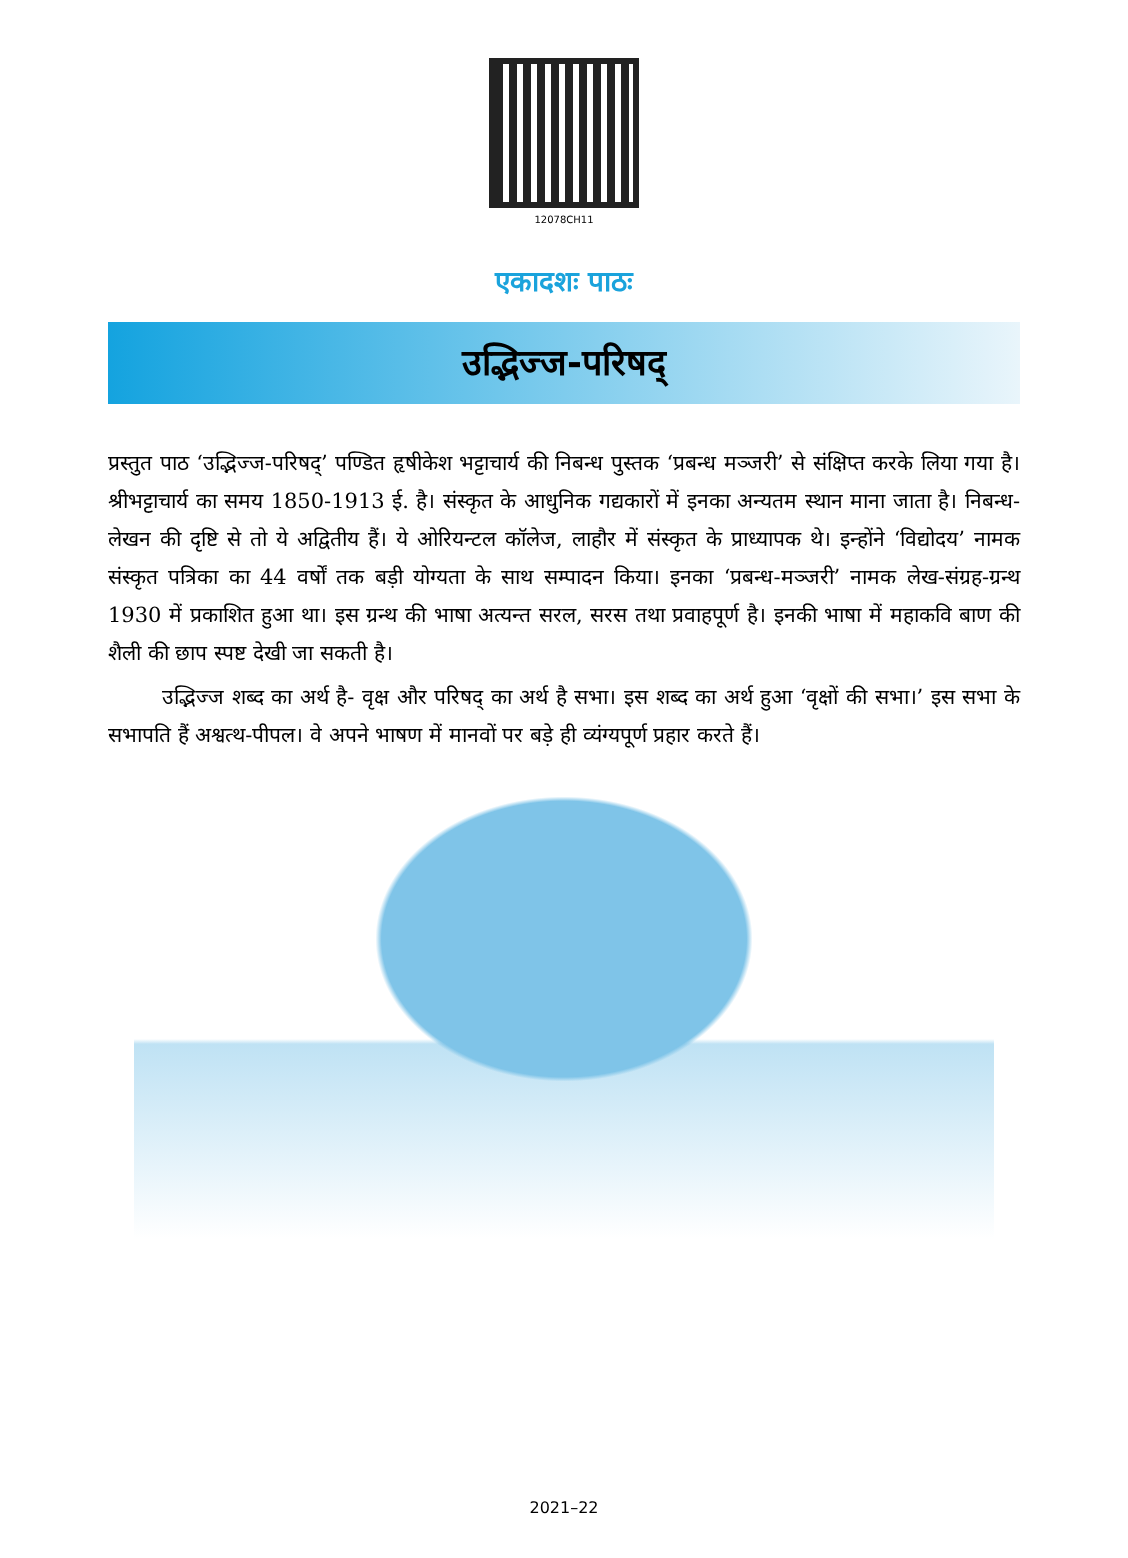12078CH11
एकादशः पाठः
उद्भिज्ज-परिषद्
प्रस्तुत पाठ ‘उद्भिज्ज-परिषद्’ पण्डित हृषीकेश भट्टाचार्य की निबन्ध पुस्तक ‘प्रबन्ध मञ्जरी’ से संक्षिप्त करके लिया गया है। श्रीभट्टाचार्य का समय 1850-1913 ई. है। संस्कृत के आधुनिक गद्यकारों में इनका अन्यतम स्थान माना जाता है। निबन्ध-लेखन की दृष्टि से तो ये अद्वितीय हैं। ये ओरियन्टल कॉलेज, लाहौर में संस्कृत के प्राध्यापक थे। इन्होंने ‘विद्योदय’ नामक संस्कृत पत्रिका का 44 वर्षों तक बड़ी योग्यता के साथ सम्पादन किया। इनका ‘प्रबन्ध-मञ्जरी’ नामक लेख-संग्रह-ग्रन्थ 1930 में प्रकाशित हुआ था। इस ग्रन्थ की भाषा अत्यन्त सरल, सरस तथा प्रवाहपूर्ण है। इनकी भाषा में महाकवि बाण की शैली की छाप स्पष्ट देखी जा सकती है।
उद्भिज्ज शब्द का अर्थ है- वृक्ष और परिषद् का अर्थ है सभा। इस शब्द का अर्थ हुआ ‘वृक्षों की सभा।’ इस सभा के सभापति हैं अश्वत्थ-पीपल। वे अपने भाषण में मानवों पर बड़े ही व्यंग्यपूर्ण प्रहार करते हैं।
2021–22